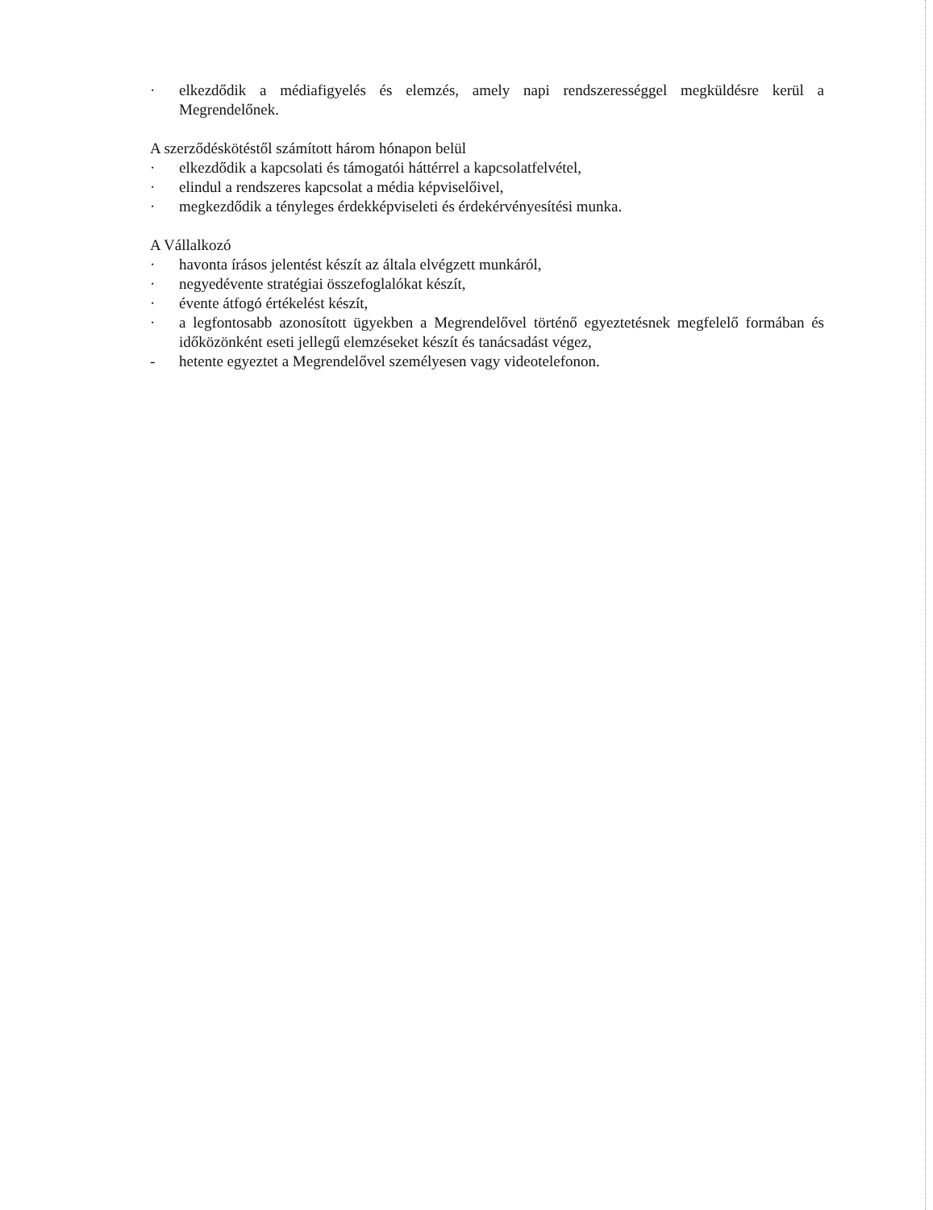· elkezdődik a médiafigyelés és elemzés, amely napi rendszerességgel megküldésre kerül a Megrendelőnek.
A szerződéskötéstől számított három hónapon belül
· elkezdődik a kapcsolati és támogatói háttérrel a kapcsolatfelvétel,
· elindul a rendszeres kapcsolat a média képviselőivel,
· megkezdődik a tényleges érdekképviseleti és érdekérvényesítési munka.
A Vállalkozó
· havonta írásos jelentést készít az általa elvégzett munkáról,
· negyedévente stratégiai összefoglalókat készít,
· évente átfogó értékelést készít,
· a legfontosabb azonosított ügyekben a Megrendelővel történő egyeztetésnek megfelelő formában és időközönként eseti jellegű elemzéseket készít és tanácsadást végez,
- hetente egyeztet a Megrendelővel személyesen vagy videotelefonon.